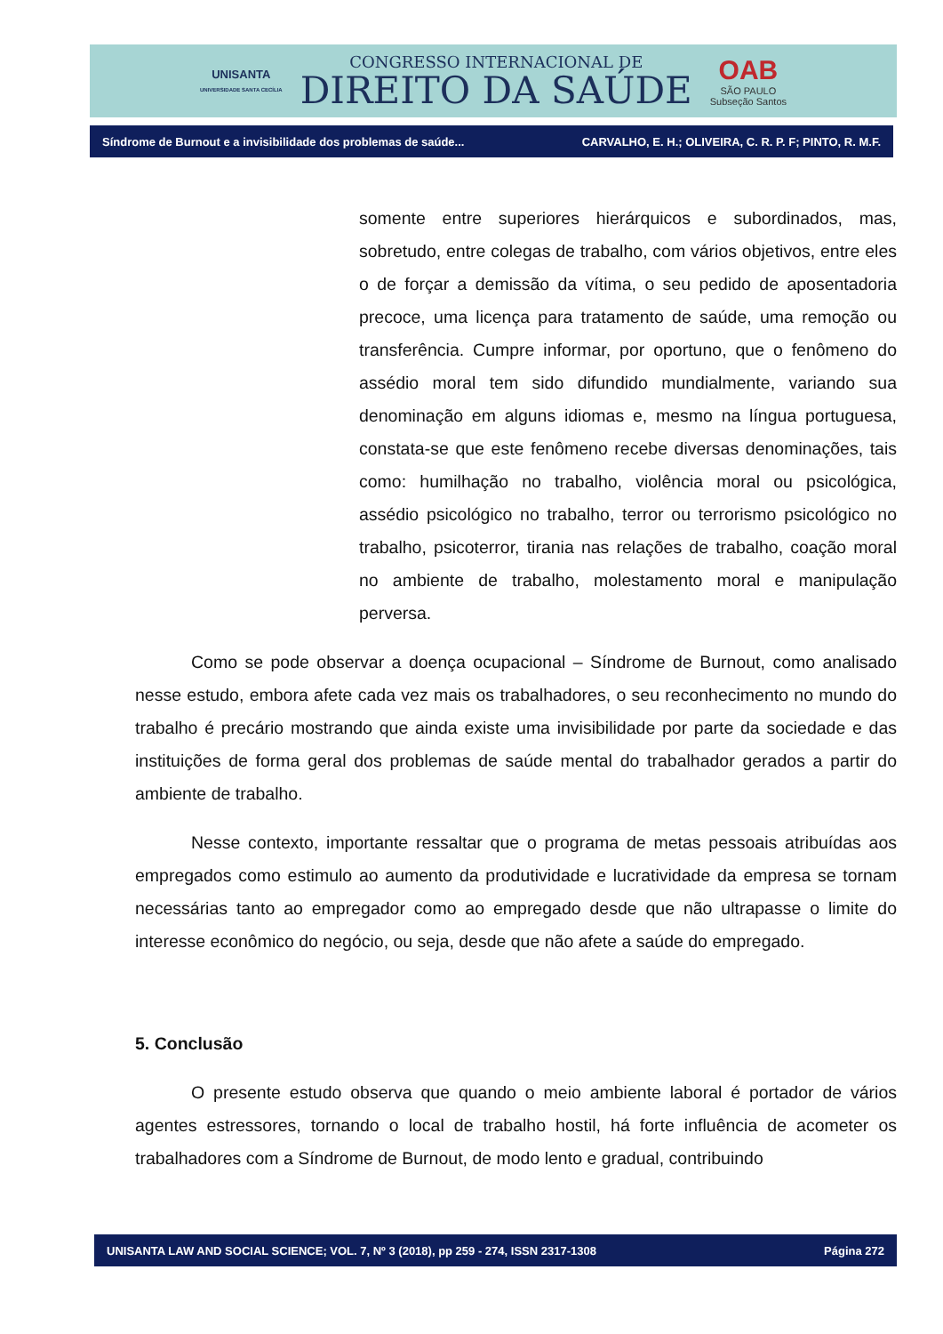UNISANTA
UNIVERSIDADE SANTA CECÍLIA
CONGRESSO INTERNACIONAL DE
DIREITO DA SAÚDE
OAB
SÃO PAULO
Subseção Santos
Síndrome de Burnout e a invisibilidade dos problemas de saúde... CARVALHO, E. H.; OLIVEIRA, C. R. P. F; PINTO, R. M.F.
somente entre superiores hierárquicos e subordinados, mas, sobretudo, entre colegas de trabalho, com vários objetivos, entre eles o de forçar a demissão da vítima, o seu pedido de aposentadoria precoce, uma licença para tratamento de saúde, uma remoção ou transferência. Cumpre informar, por oportuno, que o fenômeno do assédio moral tem sido difundido mundialmente, variando sua denominação em alguns idiomas e, mesmo na língua portuguesa, constata-se que este fenômeno recebe diversas denominações, tais como: humilhação no trabalho, violência moral ou psicológica, assédio psicológico no trabalho, terror ou terrorismo psicológico no trabalho, psicoterror, tirania nas relações de trabalho, coação moral no ambiente de trabalho, molestamento moral e manipulação perversa.
Como se pode observar a doença ocupacional – Síndrome de Burnout, como analisado nesse estudo, embora afete cada vez mais os trabalhadores, o seu reconhecimento no mundo do trabalho é precário mostrando que ainda existe uma invisibilidade por parte da sociedade e das instituições de forma geral dos problemas de saúde mental do trabalhador gerados a partir do ambiente de trabalho.
Nesse contexto, importante ressaltar que o programa de metas pessoais atribuídas aos empregados como estimulo ao aumento da produtividade e lucratividade da empresa se tornam necessárias tanto ao empregador como ao empregado desde que não ultrapasse o limite do interesse econômico do negócio, ou seja, desde que não afete a saúde do empregado.
5. Conclusão
O presente estudo observa que quando o meio ambiente laboral é portador de vários agentes estressores, tornando o local de trabalho hostil, há forte influência de acometer os trabalhadores com a Síndrome de Burnout, de modo lento e gradual, contribuindo
UNISANTA LAW AND SOCIAL SCIENCE; VOL. 7, Nº 3 (2018), pp 259 - 274, ISSN 2317-1308 Página 272